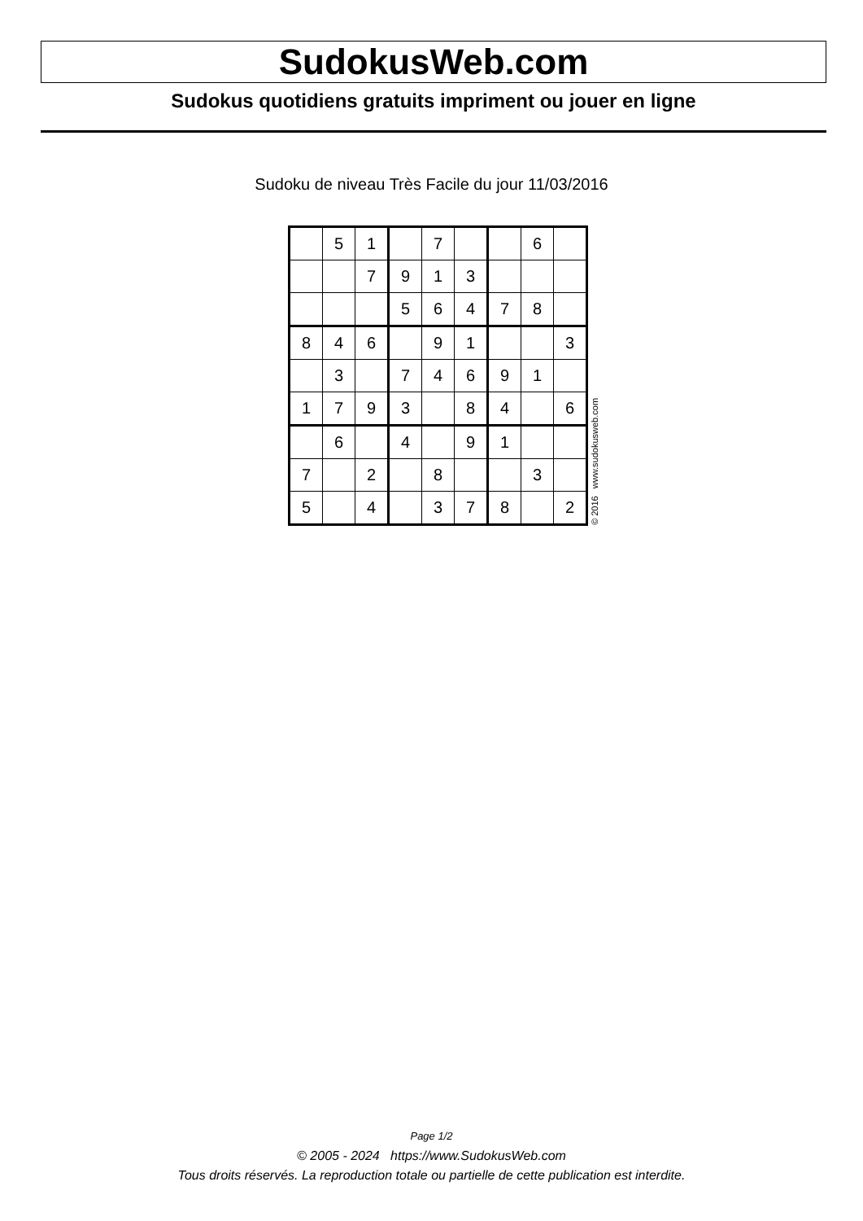SudokusWeb.com
Sudokus quotidiens gratuits impriment ou jouer en ligne
Sudoku de niveau Très Facile du jour 11/03/2016
| | 5 | 1 | | 7 | | | 6 | |
| | | 7 | 9 | 1 | 3 | | | |
| | | | 5 | 6 | 4 | 7 | 8 | |
| 8 | 4 | 6 | | 9 | 1 | | | 3 |
| | 3 | | 7 | 4 | 6 | 9 | 1 | |
| 1 | 7 | 9 | 3 | | 8 | 4 | | 6 |
| | 6 | | 4 | | 9 | 1 | | |
| 7 | | 2 | | 8 | | | 3 | |
| 5 | | 4 | | 3 | 7 | 8 | | 2 |
© 2016 www.sudokusweb.com
Page 1/2
© 2005 - 2024 https://www.SudokusWeb.com
Tous droits réservés. La reproduction totale ou partielle de cette publication est interdite.